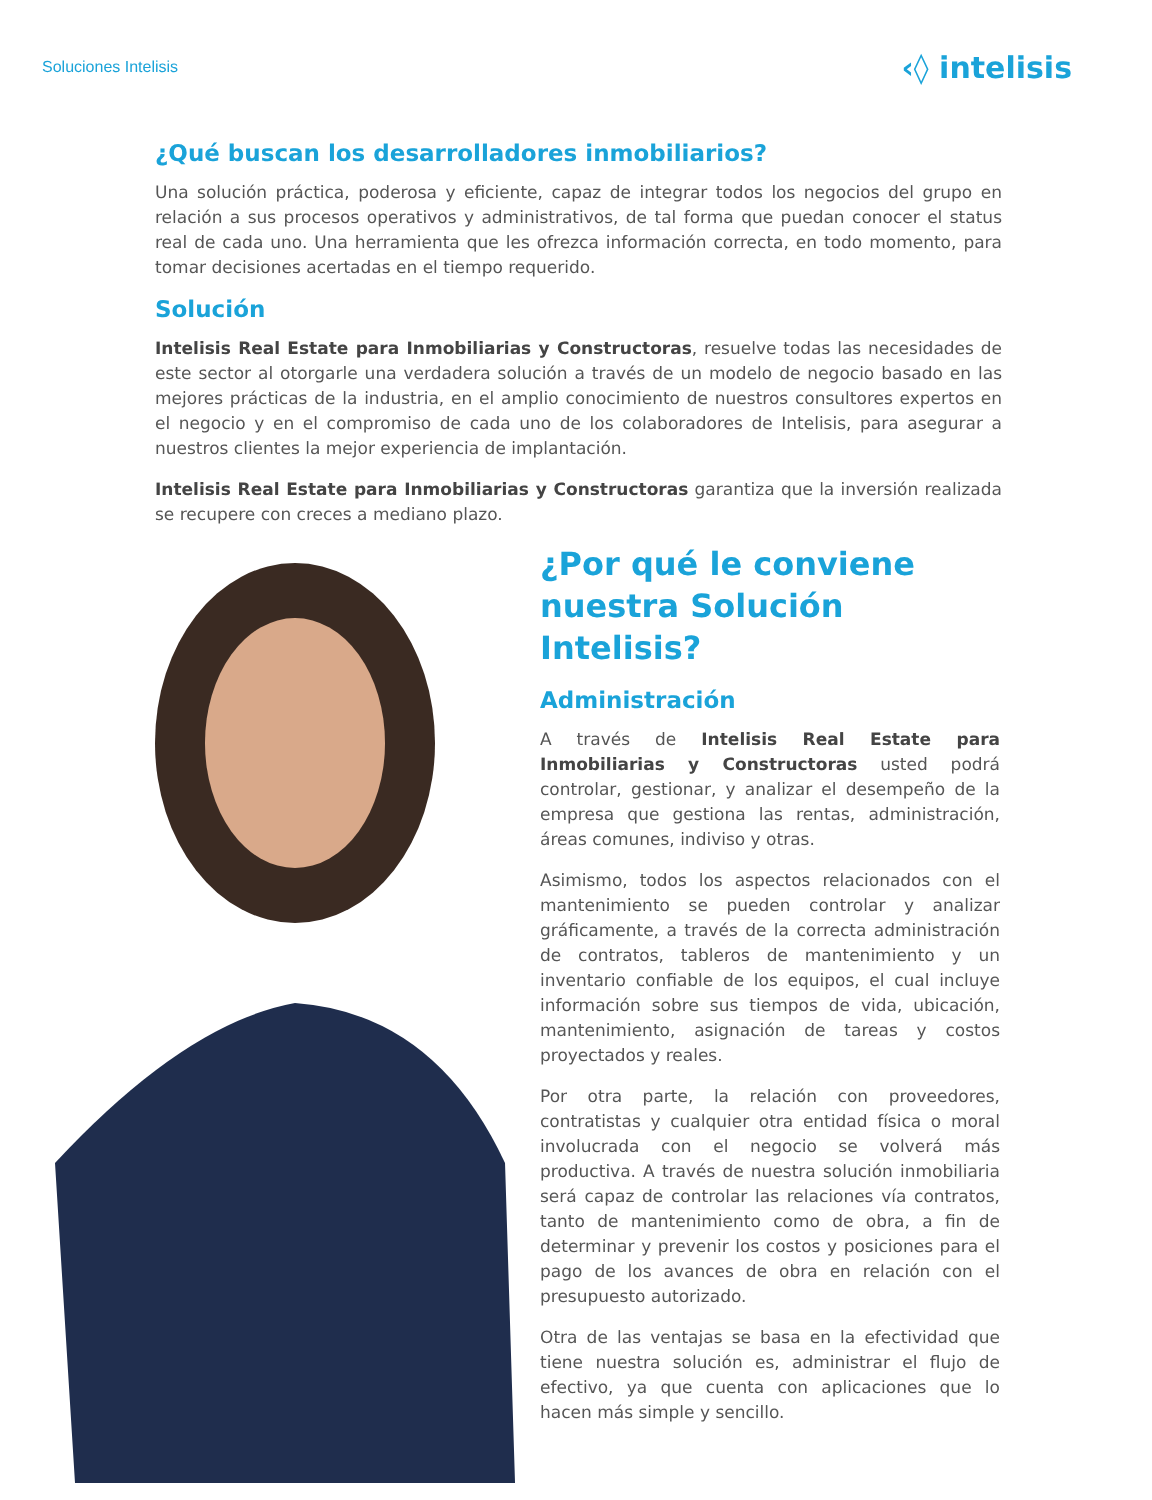Soluciones Intelisis ‹◊ intelisis
¿Qué buscan los desarrolladores inmobiliarios?
Una solución práctica, poderosa y eficiente, capaz de integrar todos los negocios del grupo en relación a sus procesos operativos y administrativos, de tal forma que puedan conocer el status real de cada uno. Una herramienta que les ofrezca información correcta, en todo momento, para tomar decisiones acertadas en el tiempo requerido.
Solución
Intelisis Real Estate para Inmobiliarias y Constructoras, resuelve todas las necesidades de este sector al otorgarle una verdadera solución a través de un modelo de negocio basado en las mejores prácticas de la industria, en el amplio conocimiento de nuestros consultores expertos en el negocio y en el compromiso de cada uno de los colaboradores de Intelisis, para asegurar a nuestros clientes la mejor experiencia de implantación.
Intelisis Real Estate para Inmobiliarias y Constructoras garantiza que la inversión realizada se recupere con creces a mediano plazo.
¿Por qué le conviene nuestra Solución Intelisis?
Administración
A través de Intelisis Real Estate para Inmobiliarias y Constructoras usted podrá controlar, gestionar, y analizar el desempeño de la empresa que gestiona las rentas, administración, áreas comunes, indiviso y otras.
Asimismo, todos los aspectos relacionados con el mantenimiento se pueden controlar y analizar gráficamente, a través de la correcta administración de contratos, tableros de mantenimiento y un inventario confiable de los equipos, el cual incluye información sobre sus tiempos de vida, ubicación, mantenimiento, asignación de tareas y costos proyectados y reales.
Por otra parte, la relación con proveedores, contratistas y cualquier otra entidad física o moral involucrada con el negocio se volverá más productiva. A través de nuestra solución inmobiliaria será capaz de controlar las relaciones vía contratos, tanto de mantenimiento como de obra, a fin de determinar y prevenir los costos y posiciones para el pago de los avances de obra en relación con el presupuesto autorizado.
Otra de las ventajas se basa en la efectividad que tiene nuestra solución es, administrar el flujo de efectivo, ya que cuenta con aplicaciones que lo hacen más simple y sencillo.